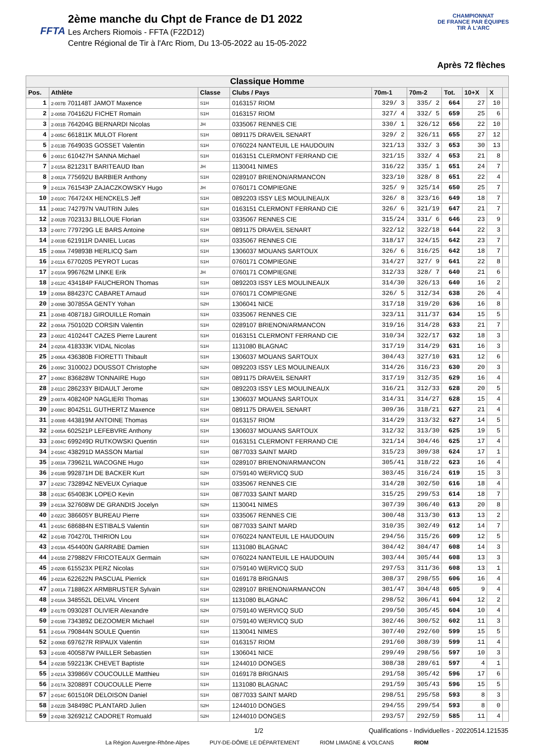FFTA
2ème manche du Chpt de France de D1 2022
Les Archers Riomois - FFTA (F22D12)
Centre Régional de Tir à l'Arc Riom, Du 13-05-2022 au 15-05-2022
CHAMPIONNAT
DE FRANCE PAR ÉQUIPES
TIR À L'ARC
Après 72 flèches
| Classique Homme | | | | | | | | | |
| Pos. | Athlète | Classe | Clubs / Pays | 70m-1 | 70m-2 | Tot. | 10+X | X | |
| 1 | 2-007B 701148T JAMOT Maxence | S1H | 0163157 RIOM | 329/ 3 | 335/ 2 | 664 | 27 | 10 | |
| 2 | 2-005B 704162U FICHET Romain | S1H | 0163157 RIOM | 327/ 4 | 332/ 5 | 659 | 25 | 6 | |
| 3 | 2-001B 764204G BERNARDI Nicolas | JH | 0335067 RENNES CIE | 330/ 1 | 326/12 | 656 | 22 | 10 | |
| 4 | 2-005C 661811K MULOT Florent | S1H | 0891175 DRAVEIL SENART | 329/ 2 | 326/11 | 655 | 27 | 12 | |
| 5 | 2-013B 764903S GOSSET Valentin | S1H | 0760224 NANTEUIL LE HAUDOUIN | 321/13 | 332/ 3 | 653 | 30 | 13 | |
| 6 | 2-001C 610427H SANNA Michael | S1H | 0163151 CLERMONT FERRAND CIE | 321/15 | 332/ 4 | 653 | 21 | 8 | |
| 7 | 2-015A 821231T BARITEAUD Iban | JH | 1130041 NIMES | 316/22 | 335/ 1 | 651 | 24 | 7 | |
| 8 | 2-002A 775692U BARBIER Anthony | S1H | 0289107 BRIENON/ARMANCON | 323/10 | 328/ 8 | 651 | 22 | 4 | |
| 9 | 2-012A 761543P ZAJACZKOWSKY Hugo | JH | 0760171 COMPIEGNE | 325/ 9 | 325/14 | 650 | 25 | 7 | |
| 10 | 2-010C 764724X HENCKELS Jeff | S1H | 0892203 ISSY LES MOULINEAUX | 326/ 8 | 323/16 | 649 | 18 | 7 | |
| 11 | 2-003C 742797N VAUTRIN Jules | S1H | 0163151 CLERMONT FERRAND CIE | 326/ 6 | 321/19 | 647 | 21 | 7 | |
| 12 | 2-002B 702313J BILLOUE Florian | S1H | 0335067 RENNES CIE | 315/24 | 331/ 6 | 646 | 23 | 9 | |
| 13 | 2-007C 779729G LE BARS Antoine | S1H | 0891175 DRAVEIL SENART | 322/12 | 322/18 | 644 | 22 | 3 | |
| 14 | 2-003B 621911R DANIEL Lucas | S1H | 0335067 RENNES CIE | 318/17 | 324/15 | 642 | 23 | 7 | |
| 15 | 2-008A 749893B HERLICQ Sam | S1H | 1306037 MOUANS SARTOUX | 326/ 6 | 316/25 | 642 | 18 | 7 | |
| 16 | 2-011A 677020S PEYROT Lucas | S1H | 0760171 COMPIEGNE | 314/27 | 327/ 9 | 641 | 22 | 8 | |
| 17 | 2-010A 996762M LINKE Erik | JH | 0760171 COMPIEGNE | 312/33 | 328/ 7 | 640 | 21 | 6 | |
| 18 | 2-012C 434184P FAUCHERON Thomas | S1H | 0892203 ISSY LES MOULINEAUX | 314/30 | 326/13 | 640 | 16 | 2 | |
| 19 | 2-009A 884237C CABARET Arnaud | S1H | 0760171 COMPIEGNE | 326/ 5 | 312/34 | 638 | 26 | 4 | |
| 20 | 2-009B 307855A GENTY Yohan | S2H | 1306041 NICE | 317/18 | 319/20 | 636 | 16 | 8 | |
| 21 | 2-004B 408718J GIROUILLE Romain | S1H | 0335067 RENNES CIE | 323/11 | 311/37 | 634 | 15 | 5 | |
| 22 | 2-004A 750102D CORSIN Valentin | S1H | 0289107 BRIENON/ARMANCON | 319/16 | 314/28 | 633 | 21 | 7 | |
| 23 | 2-002C 410244T CAZES Pierre Laurent | S1H | 0163151 CLERMONT FERRAND CIE | 310/34 | 322/17 | 632 | 18 | 3 | |
| 24 | 2-020A 418333K VIDAL Nicolas | S1H | 1131080 BLAGNAC | 317/19 | 314/29 | 631 | 16 | 3 | |
| 25 | 2-006A 436380B FIORETTI Thibault | S1H | 1306037 MOUANS SARTOUX | 304/43 | 327/10 | 631 | 12 | 6 | |
| 26 | 2-009C 310002J DOUSSOT Christophe | S2H | 0892203 ISSY LES MOULINEAUX | 314/26 | 316/23 | 630 | 20 | 3 | |
| 27 | 2-006C 836828W TONNAIRE Hugo | S1H | 0891175 DRAVEIL SENART | 317/19 | 312/35 | 629 | 16 | 4 | |
| 28 | 2-011C 286233Y BIDAULT Jerome | S2H | 0892203 ISSY LES MOULINEAUX | 316/21 | 312/33 | 628 | 20 | 5 | |
| 29 | 2-007A 408240P NAGLIERI Thomas | S1H | 1306037 MOUANS SARTOUX | 314/31 | 314/27 | 628 | 15 | 4 | |
| 30 | 2-008C 804251L GUTHERTZ Maxence | S1H | 0891175 DRAVEIL SENART | 309/36 | 318/21 | 627 | 21 | 4 | |
| 31 | 2-008B 443819M ANTOINE Thomas | S1H | 0163157 RIOM | 314/29 | 313/32 | 627 | 14 | 5 | |
| 32 | 2-005A 602521P LEFEBVRE Anthony | S1H | 1306037 MOUANS SARTOUX | 312/32 | 313/30 | 625 | 19 | 5 | |
| 33 | 2-004C 699249D RUTKOWSKI Quentin | S1H | 0163151 CLERMONT FERRAND CIE | 321/14 | 304/46 | 625 | 17 | 4 | |
| 34 | 2-016C 438291D MASSON Martial | S1H | 0877033 SAINT MARD | 315/23 | 309/38 | 624 | 17 | 1 | |
| 35 | 2-003A 739621L WACOGNE Hugo | S1H | 0289107 BRIENON/ARMANCON | 305/41 | 318/22 | 623 | 16 | 4 | |
| 36 | 2-018B 992871H DE BACKER Kurt | S2H | 0759140 WERVICQ SUD | 303/45 | 316/24 | 619 | 15 | 3 | |
| 37 | 2-023C 732894Z NEVEUX Cyriaque | S1H | 0335067 RENNES CIE | 314/28 | 302/50 | 616 | 18 | 4 | |
| 38 | 2-013C 654083K LOPEO Kevin | S1H | 0877033 SAINT MARD | 315/25 | 299/53 | 614 | 18 | 7 | |
| 39 | 2-013A 327608W DE GRANDIS Jocelyn | S2H | 1130041 NIMES | 307/39 | 306/40 | 613 | 20 | 8 | |
| 40 | 2-022C 386605Y BUREAU Pierre | S1H | 0335067 RENNES CIE | 300/48 | 313/30 | 613 | 13 | 2 | |
| 41 | 2-015C 686884N ESTIBALS Valentin | S1H | 0877033 SAINT MARD | 310/35 | 302/49 | 612 | 14 | 7 | |
| 42 | 2-014B 704270L THIRION Lou | S1H | 0760224 NANTEUIL LE HAUDOUIN | 294/56 | 315/26 | 609 | 12 | 5 | |
| 43 | 2-019A 454400N GARRABE Damien | S1H | 1131080 BLAGNAC | 304/42 | 304/47 | 608 | 14 | 3 | |
| 44 | 2-015B 279882V FRICOTEAUX Germain | S2H | 0760224 NANTEUIL LE HAUDOUIN | 303/44 | 305/44 | 608 | 13 | 3 | |
| 45 | 2-020B 615523X PERZ Nicolas | S1H | 0759140 WERVICQ SUD | 297/53 | 311/36 | 608 | 13 | 1 | |
| 46 | 2-023A 622622N PASCUAL Pierrick | S1H | 0169178 BRIGNAIS | 308/37 | 298/55 | 606 | 16 | 4 | |
| 47 | 2-001A 718862X ARMBRUSTER Sylvain | S1H | 0289107 BRIENON/ARMANCON | 301/47 | 304/48 | 605 | 9 | 4 | |
| 48 | 2-018A 348552L DELVAL Vincent | S1H | 1131080 BLAGNAC | 298/52 | 306/41 | 604 | 12 | 2 | |
| 49 | 2-017B 093028T OLIVIER Alexandre | S2H | 0759140 WERVICQ SUD | 299/50 | 305/45 | 604 | 10 | 4 | |
| 50 | 2-019B 734389Z DEZOOMER Michael | S1H | 0759140 WERVICQ SUD | 302/46 | 300/52 | 602 | 11 | 3 | |
| 51 | 2-014A 790844N SOULE Quentin | S1H | 1130041 NIMES | 307/40 | 292/60 | 599 | 15 | 5 | |
| 52 | 2-006B 697627R RIPAUX Valentin | S1H | 0163157 RIOM | 291/60 | 308/39 | 599 | 11 | 4 | |
| 53 | 2-010B 400587W PAILLER Sebastien | S1H | 1306041 NICE | 299/49 | 298/56 | 597 | 10 | 3 | |
| 54 | 2-023B 592213K CHEVET Baptiste | S1H | 1244010 DONGES | 308/38 | 289/61 | 597 | 4 | 1 | |
| 55 | 2-021A 339866V COUCOULLE Matthieu | S1H | 0169178 BRIGNAIS | 291/58 | 305/42 | 596 | 17 | 6 | |
| 56 | 2-017A 320889T COUCOULLE Pierre | S1H | 1131080 BLAGNAC | 291/59 | 305/43 | 596 | 15 | 5 | |
| 57 | 2-014C 601510R DELOISON Daniel | S1H | 0877033 SAINT MARD | 298/51 | 295/58 | 593 | 8 | 3 | |
| 58 | 2-022B 348498C PLANTARD Julien | S2H | 1244010 DONGES | 294/55 | 299/54 | 593 | 8 | 0 | |
| 59 | 2-024B 326921Z CADORET Romuald | S2H | 1244010 DONGES | 293/57 | 292/59 | 585 | 11 | 4 | |
1/2 Qualifications - Individuelles - 20220514.121535
La Région Auvergne-Rhône-Alpes PUY-DE-DÔME LE DÉPARTEMENT RIOM LIMAGNE & VOLCANS RIOM